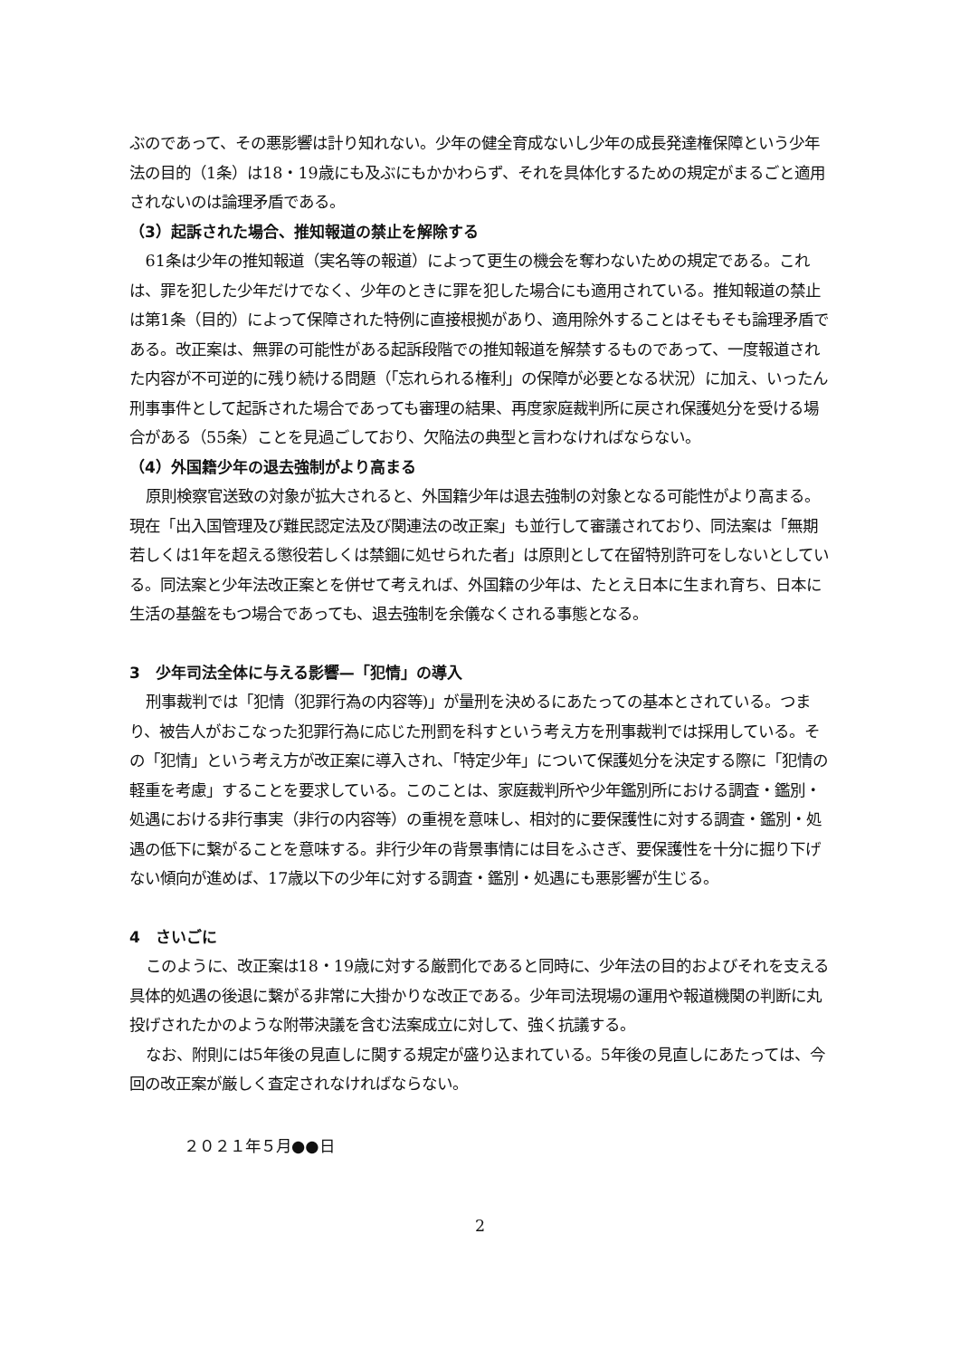ぶのであって、その悪影響は計り知れない。少年の健全育成ないし少年の成長発達権保障という少年法の目的（1条）は18・19歳にも及ぶにもかかわらず、それを具体化するための規定がまるごと適用されないのは論理矛盾である。
（3）起訴された場合、推知報道の禁止を解除する
61条は少年の推知報道（実名等の報道）によって更生の機会を奪わないための規定である。これは、罪を犯した少年だけでなく、少年のときに罪を犯した場合にも適用されている。推知報道の禁止は第1条（目的）によって保障された特例に直接根拠があり、適用除外することはそもそも論理矛盾である。改正案は、無罪の可能性がある起訴段階での推知報道を解禁するものであって、一度報道された内容が不可逆的に残り続ける問題（「忘れられる権利」の保障が必要となる状況）に加え、いったん刑事事件として起訴された場合であっても審理の結果、再度家庭裁判所に戻され保護処分を受ける場合がある（55条）ことを見過ごしており、欠陥法の典型と言わなければならない。
（4）外国籍少年の退去強制がより高まる
原則検察官送致の対象が拡大されると、外国籍少年は退去強制の対象となる可能性がより高まる。現在「出入国管理及び難民認定法及び関連法の改正案」も並行して審議されており、同法案は「無期若しくは1年を超える懲役若しくは禁錮に処せられた者」は原則として在留特別許可をしないとしている。同法案と少年法改正案とを併せて考えれば、外国籍の少年は、たとえ日本に生まれ育ち、日本に生活の基盤をもつ場合であっても、退去強制を余儀なくされる事態となる。
3　少年司法全体に与える影響—「犯情」の導入
刑事裁判では「犯情（犯罪行為の内容等)」が量刑を決めるにあたっての基本とされている。つまり、被告人がおこなった犯罪行為に応じた刑罰を科すという考え方を刑事裁判では採用している。その「犯情」という考え方が改正案に導入され、「特定少年」について保護処分を決定する際に「犯情の軽重を考慮」することを要求している。このことは、家庭裁判所や少年鑑別所における調査・鑑別・処遇における非行事実（非行の内容等）の重視を意味し、相対的に要保護性に対する調査・鑑別・処遇の低下に繋がることを意味する。非行少年の背景事情には目をふさぎ、要保護性を十分に掘り下げない傾向が進めば、17歳以下の少年に対する調査・鑑別・処遇にも悪影響が生じる。
4　さいごに
このように、改正案は18・19歳に対する厳罰化であると同時に、少年法の目的およびそれを支える具体的処遇の後退に繋がる非常に大掛かりな改正である。少年司法現場の運用や報道機関の判断に丸投げされたかのような附帯決議を含む法案成立に対して、強く抗議する。
なお、附則には5年後の見直しに関する規定が盛り込まれている。5年後の見直しにあたっては、今回の改正案が厳しく査定されなければならない。
２０２１年５月●●日
2